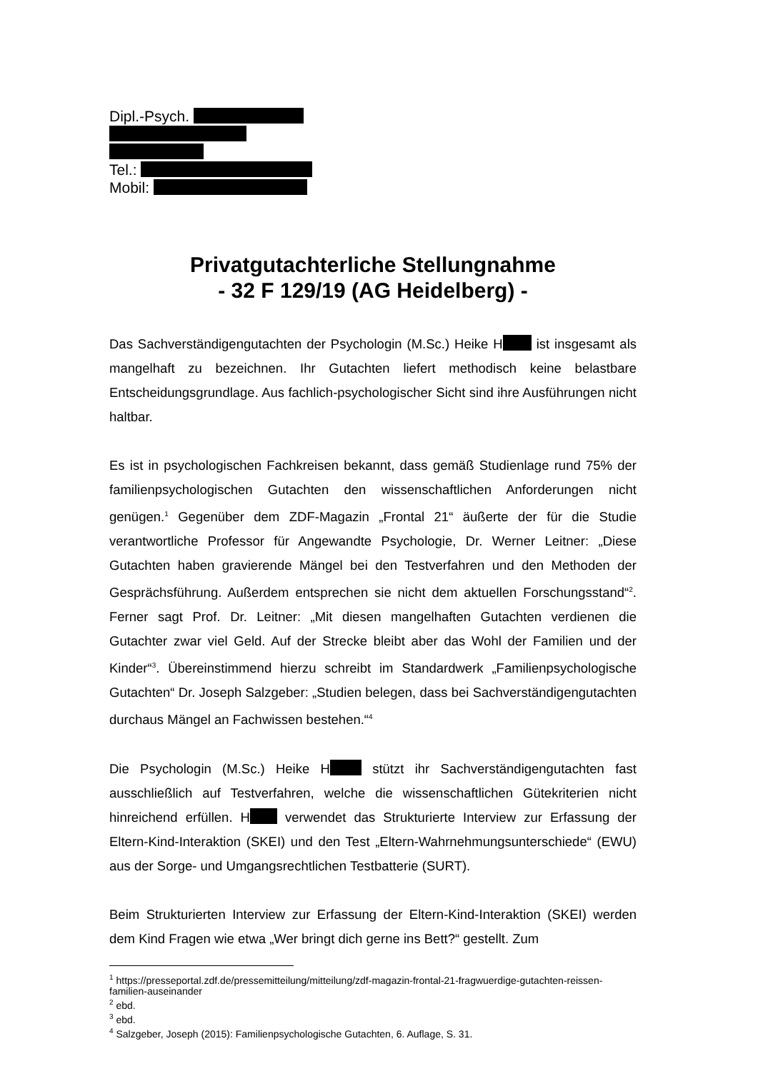Dipl.-Psych.
Tel.:
Mobil:
Privatgutachterliche Stellungnahme
- 32 F 129/19 (AG Heidelberg) -
Das Sachverständigengutachten der Psychologin (M.Sc.) Heike H ist insgesamt als mangelhaft zu bezeichnen. Ihr Gutachten liefert methodisch keine belastbare Entscheidungsgrundlage. Aus fachlich-psychologischer Sicht sind ihre Ausführungen nicht haltbar.
Es ist in psychologischen Fachkreisen bekannt, dass gemäß Studienlage rund 75% der familienpsychologischen Gutachten den wissenschaftlichen Anforderungen nicht genügen.<sup>1</sup> Gegenüber dem ZDF-Magazin „Frontal 21“ äußerte der für die Studie verantwortliche Professor für Angewandte Psychologie, Dr. Werner Leitner: „Diese Gutachten haben gravierende Mängel bei den Testverfahren und den Methoden der Gesprächsführung. Außerdem entsprechen sie nicht dem aktuellen Forschungsstand“<sup>2</sup>. Ferner sagt Prof. Dr. Leitner: „Mit diesen mangelhaften Gutachten verdienen die Gutachter zwar viel Geld. Auf der Strecke bleibt aber das Wohl der Familien und der Kinder“<sup>3</sup>. Übereinstimmend hierzu schreibt im Standardwerk „Familienpsychologische Gutachten“ Dr. Joseph Salzgeber: „Studien belegen, dass bei Sachverständigengutachten durchaus Mängel an Fachwissen bestehen.“<sup>4</sup>
Die Psychologin (M.Sc.) Heike H stützt ihr Sachverständigengutachten fast ausschließlich auf Testverfahren, welche die wissenschaftlichen Gütekriterien nicht hinreichend erfüllen. H verwendet das Strukturierte Interview zur Erfassung der Eltern-Kind-Interaktion (SKEI) und den Test „Eltern-Wahrnehmungsunterschiede“ (EWU) aus der Sorge- und Umgangsrechtlichen Testbatterie (SURT).
Beim Strukturierten Interview zur Erfassung der Eltern-Kind-Interaktion (SKEI) werden dem Kind Fragen wie etwa „Wer bringt dich gerne ins Bett?“ gestellt. Zum
<sup>1</sup> https://presseportal.zdf.de/pressemitteilung/mitteilung/zdf-magazin-frontal-21-fragwuerdige-gutachten-reissen-familien-auseinander
<sup>2</sup> ebd.
<sup>3</sup> ebd.
<sup>4</sup> Salzgeber, Joseph (2015): Familienpsychologische Gutachten, 6. Auflage, S. 31.